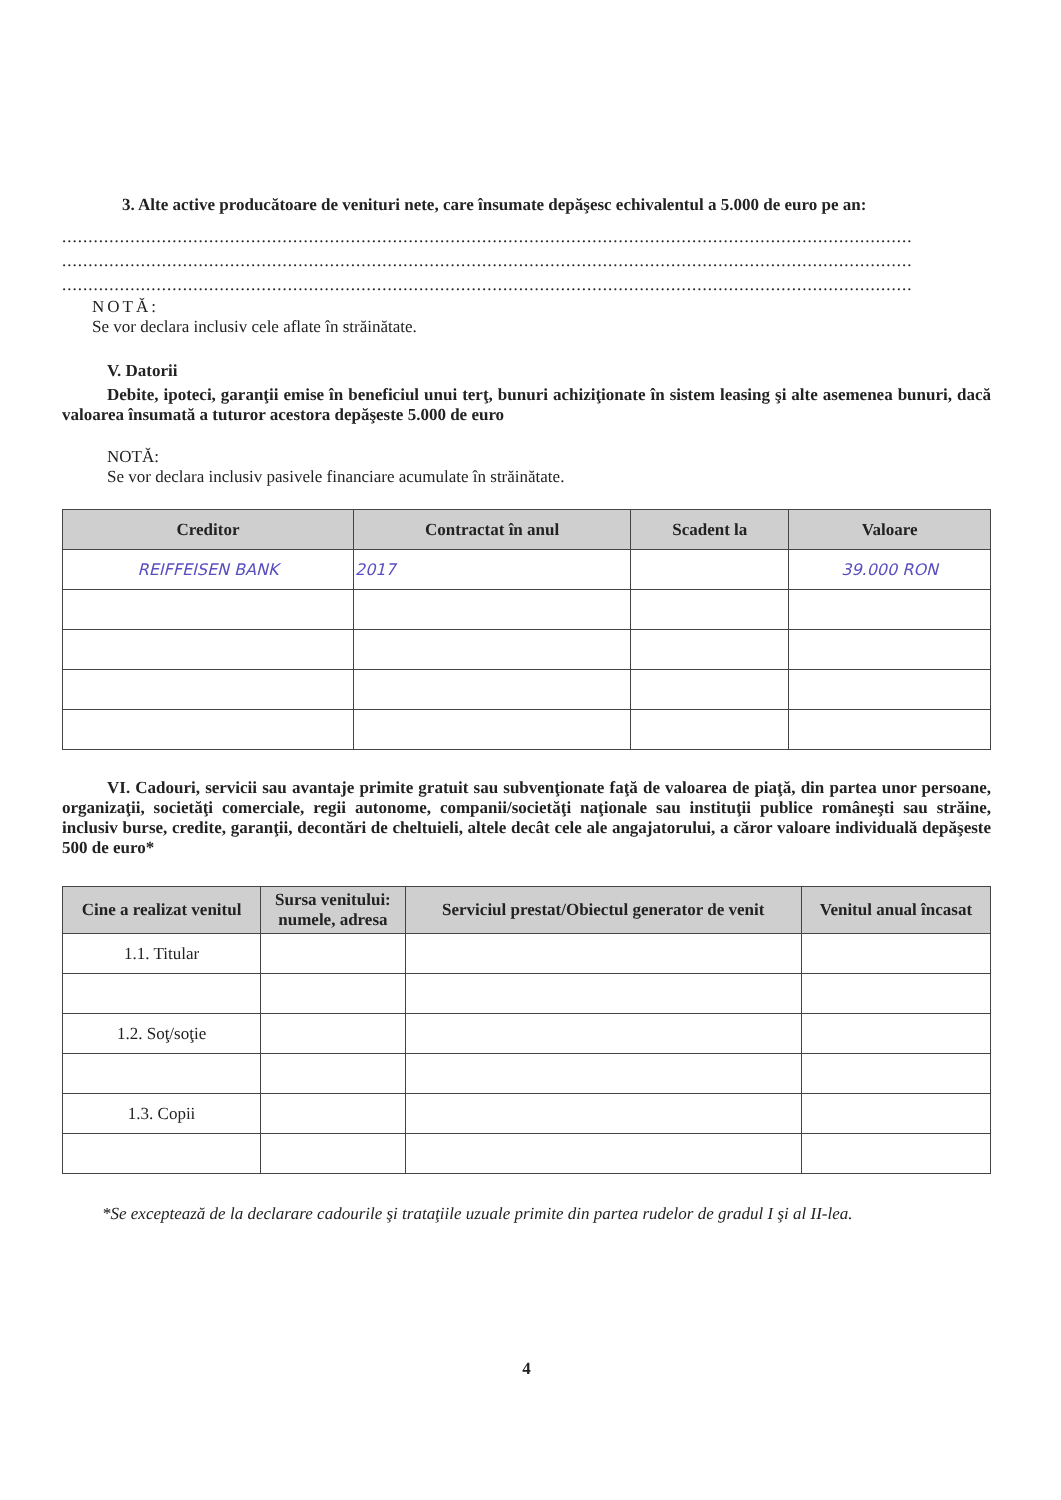3. Alte active producătoare de venituri nete, care însumate depăşesc echivalentul a 5.000 de euro pe an:
..................................................................................................................................................................
..................................................................................................................................................................
..................................................................................................................................................................
NOTĂ:
Se vor declara inclusiv cele aflate în străinătate.
V. Datorii
Debite, ipoteci, garanţii emise în beneficiul unui terţ, bunuri achiziţionate în sistem leasing şi alte asemenea bunuri, dacă valoarea însumată a tuturor acestora depăşeste 5.000 de euro
NOTĂ:
Se vor declara inclusiv pasivele financiare acumulate în străinătate.
| Creditor | Contractat în anul | Scadent la | Valoare |
| --- | --- | --- | --- |
| REIFFEISEN BANK | 2017 | | 39.000 RON |
VI. Cadouri, servicii sau avantaje primite gratuit sau subvenţionate faţă de valoarea de piaţă, din partea unor persoane, organizaţii, societăţi comerciale, regii autonome, companii/societăţi naţionale sau instituţii publice româneşti sau străine, inclusiv burse, credite, garanţii, decontări de cheltuieli, altele decât cele ale angajatorului, a căror valoare individuală depăşeste 500 de euro*
| Cine a realizat venitul | Sursa venitului: numele, adresa | Serviciul prestat/Obiectul generator de venit | Venitul anual încasat |
| --- | --- | --- | --- |
| 1.1. Titular | | | |
| 1.2. Soţ/soţie | | | |
| 1.3. Copii | | | |
*Se exceptează de la declarare cadourile şi trataţiile uzuale primite din partea rudelor de gradul I şi al II-lea.
4